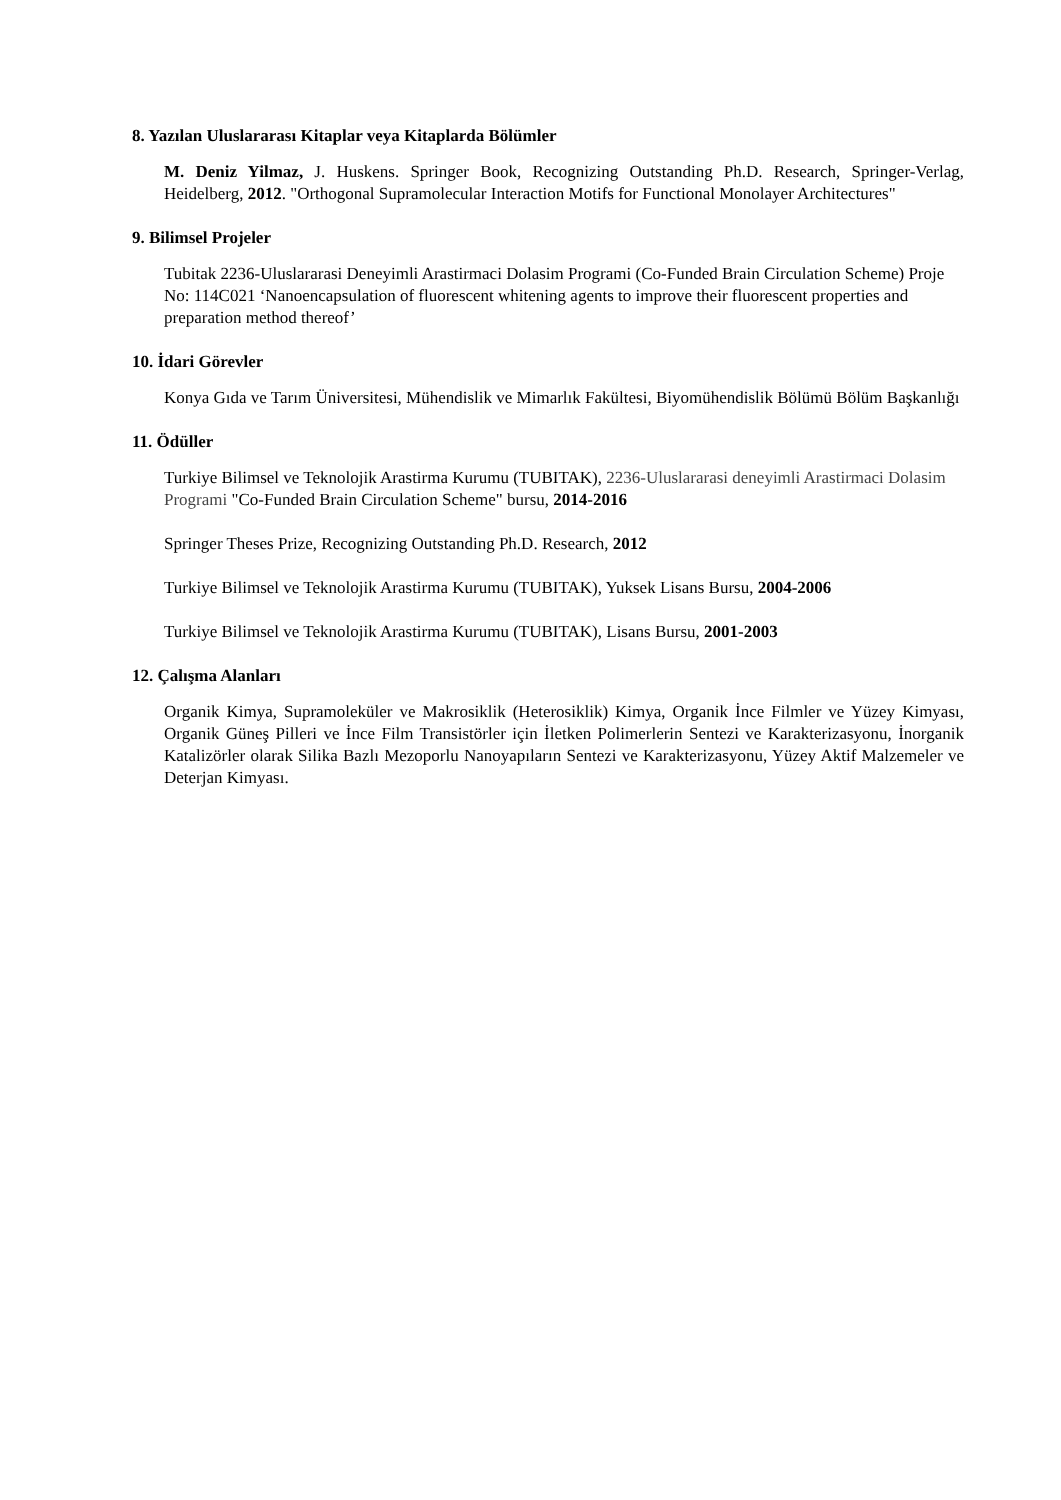8. Yazılan Uluslararası Kitaplar veya Kitaplarda Bölümler
M. Deniz Yilmaz, J. Huskens. Springer Book, Recognizing Outstanding Ph.D. Research, Springer-Verlag, Heidelberg, 2012. "Orthogonal Supramolecular Interaction Motifs for Functional Monolayer Architectures"
9. Bilimsel Projeler
Tubitak 2236-Uluslararasi Deneyimli Arastirmaci Dolasim Programi (Co-Funded Brain Circulation Scheme) Proje No: 114C021 ‘Nanoencapsulation of fluorescent whitening agents to improve their fluorescent properties and preparation method thereof’
10. İdari Görevler
Konya Gıda ve Tarım Üniversitesi, Mühendislik ve Mimarlık Fakültesi, Biyomühendislik Bölümü Bölüm Başkanlığı
11. Ödüller
Turkiye Bilimsel ve Teknolojik Arastirma Kurumu (TUBITAK), 2236-Uluslararasi deneyimli Arastirmaci Dolasim Programi "Co-Funded Brain Circulation Scheme" bursu, 2014-2016
Springer Theses Prize, Recognizing Outstanding Ph.D. Research, 2012
Turkiye Bilimsel ve Teknolojik Arastirma Kurumu (TUBITAK), Yuksek Lisans Bursu, 2004-2006
Turkiye Bilimsel ve Teknolojik Arastirma Kurumu (TUBITAK), Lisans Bursu, 2001-2003
12. Çalışma Alanları
Organik Kimya, Supramoleküler ve Makrosiklik (Heterosiklik) Kimya, Organik İnce Filmler ve Yüzey Kimyası, Organik Güneş Pilleri ve İnce Film Transistörler için İletken Polimerlerin Sentezi ve Karakterizasyonu, İnorganik Katalizörler olarak Silika Bazlı Mezoporlu Nanoyapıların Sentezi ve Karakterizasyonu, Yüzey Aktif Malzemeler ve Deterjan Kimyası.